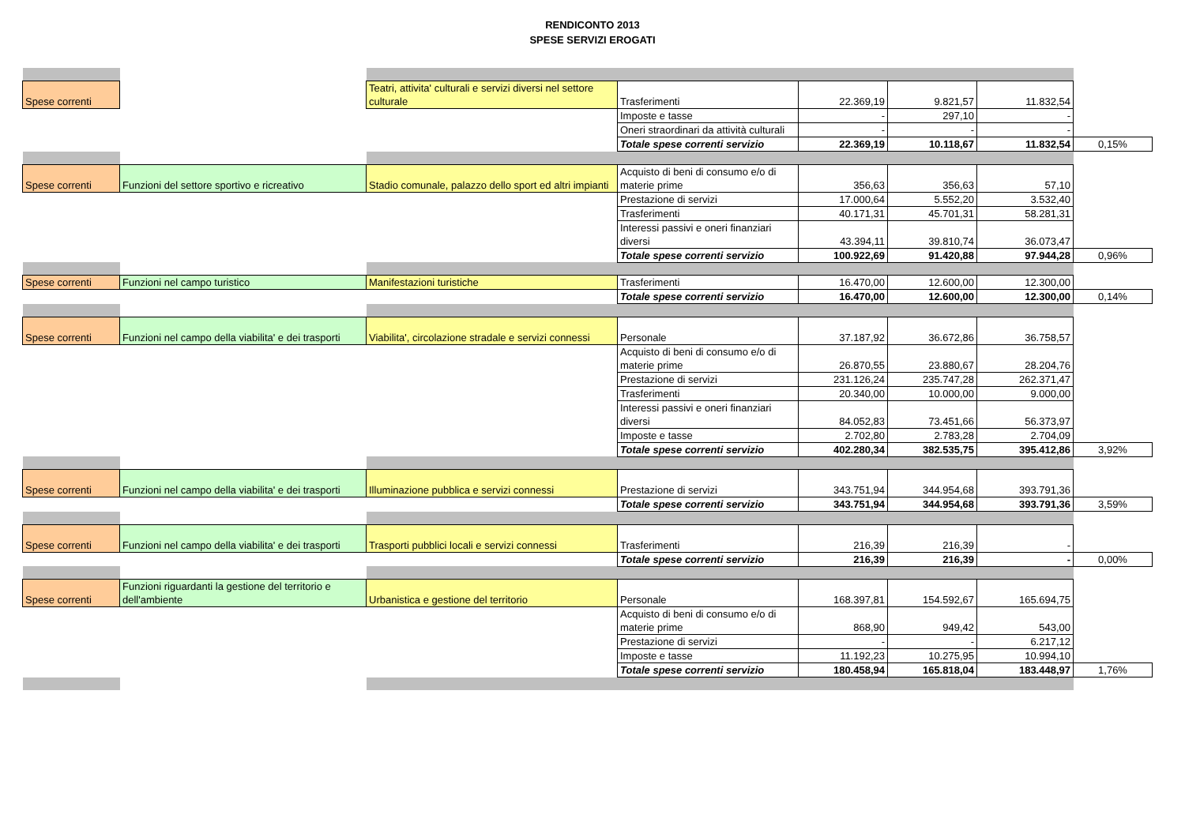RENDICONTO 2013
SPESE SERVIZI EROGATI
| Spese correnti | | Teatri, attivita' culturali e servizi diversi nel settore culturale | Trasferimenti | 22.369,19 | 9.821,57 | 11.832,54 | |
| | | | Imposte e tasse | - | 297,10 | - | |
| | | | Oneri straordinari da attività culturali | - | - | - | |
| | | | Totale spese correnti servizio | 22.369,19 | 10.118,67 | 11.832,54 | 0,15% |
| Spese correnti | Funzioni del settore sportivo e ricreativo | Stadio comunale, palazzo dello sport ed altri impianti | Acquisto di beni di consumo e/o di materie prime | 356,63 | 356,63 | 57,10 | |
| | | | Prestazione di servizi | 17.000,64 | 5.552,20 | 3.532,40 | |
| | | | Trasferimenti | 40.171,31 | 45.701,31 | 58.281,31 | |
| | | | Interessi passivi e oneri finanziari diversi | 43.394,11 | 39.810,74 | 36.073,47 | |
| | | | Totale spese correnti servizio | 100.922,69 | 91.420,88 | 97.944,28 | 0,96% |
| Spese correnti | Funzioni nel campo turistico | Manifestazioni turistiche | Trasferimenti | 16.470,00 | 12.600,00 | 12.300,00 | |
| | | | Totale spese correnti servizio | 16.470,00 | 12.600,00 | 12.300,00 | 0,14% |
| Spese correnti | Funzioni nel campo della viabilita' e dei trasporti | Viabilita', circolazione stradale e servizi connessi | Personale | 37.187,92 | 36.672,86 | 36.758,57 | |
| | | | Acquisto di beni di consumo e/o di materie prime | 26.870,55 | 23.880,67 | 28.204,76 | |
| | | | Prestazione di servizi | 231.126,24 | 235.747,28 | 262.371,47 | |
| | | | Trasferimenti | 20.340,00 | 10.000,00 | 9.000,00 | |
| | | | Interessi passivi e oneri finanziari diversi | 84.052,83 | 73.451,66 | 56.373,97 | |
| | | | Imposte e tasse | 2.702,80 | 2.783,28 | 2.704,09 | |
| | | | Totale spese correnti servizio | 402.280,34 | 382.535,75 | 395.412,86 | 3,92% |
| Spese correnti | Funzioni nel campo della viabilita' e dei trasporti | Illuminazione pubblica e servizi connessi | Prestazione di servizi | 343.751,94 | 344.954,68 | 393.791,36 | |
| | | | Totale spese correnti servizio | 343.751,94 | 344.954,68 | 393.791,36 | 3,59% |
| Spese correnti | Funzioni nel campo della viabilita' e dei trasporti | Trasporti pubblici locali e servizi connessi | Trasferimenti | 216,39 | 216,39 | - | |
| | | | Totale spese correnti servizio | 216,39 | 216,39 | - | 0,00% |
| Spese correnti | Funzioni riguardanti la gestione del territorio e dell'ambiente | Urbanistica e gestione del territorio | Personale | 168.397,81 | 154.592,67 | 165.694,75 | |
| | | | Acquisto di beni di consumo e/o di materie prime | 868,90 | 949,42 | 543,00 | |
| | | | Prestazione di servizi | - | - | 6.217,12 | |
| | | | Imposte e tasse | 11.192,23 | 10.275,95 | 10.994,10 | |
| | | | Totale spese correnti servizio | 180.458,94 | 165.818,04 | 183.448,97 | 1,76% |